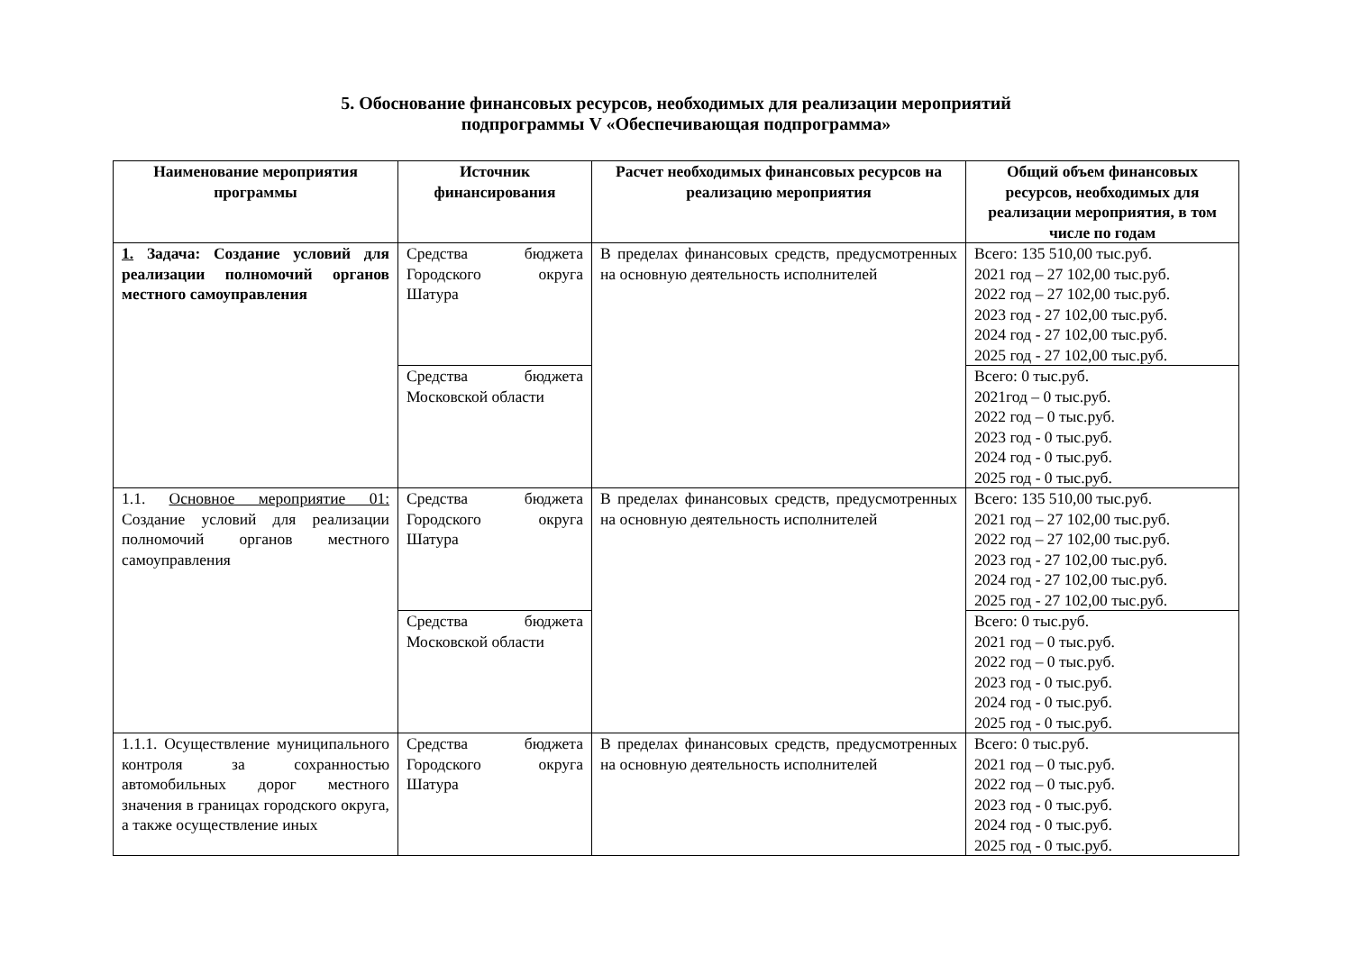5. Обоснование финансовых ресурсов, необходимых для реализации мероприятий
подпрограммы V «Обеспечивающая подпрограмма»
| Наименование мероприятия программы | Источник финансирования | Расчет необходимых финансовых ресурсов на реализацию мероприятия | Общий объем финансовых ресурсов, необходимых для реализации мероприятия, в том числе по годам |
| --- | --- | --- | --- |
| 1. Задача: Создание условий для реализации полномочий органов местного самоуправления | Средства бюджета Городского округа Шатура | В пределах финансовых средств, предусмотренных на основную деятельность исполнителей | Всего: 135 510,00 тыс.руб. 2021 год – 27 102,00 тыс.руб. 2022 год – 27 102,00 тыс.руб. 2023 год - 27 102,00 тыс.руб. 2024 год - 27 102,00 тыс.руб. 2025 год - 27 102,00 тыс.руб. |
| | Средства бюджета Московской области | | Всего: 0 тыс.руб. 2021год – 0 тыс.руб. 2022 год – 0 тыс.руб. 2023 год - 0 тыс.руб. 2024 год - 0 тыс.руб. 2025 год - 0 тыс.руб. |
| 1.1. Основное мероприятие 01: Создание условий для реализации полномочий органов местного самоуправления | Средства бюджета Городского округа Шатура | В пределах финансовых средств, предусмотренных на основную деятельность исполнителей | Всего: 135 510,00 тыс.руб. 2021 год – 27 102,00 тыс.руб. 2022 год – 27 102,00 тыс.руб. 2023 год - 27 102,00 тыс.руб. 2024 год - 27 102,00 тыс.руб. 2025 год - 27 102,00 тыс.руб. |
| | Средства бюджета Московской области | | Всего: 0 тыс.руб. 2021 год – 0 тыс.руб. 2022 год – 0 тыс.руб. 2023 год - 0 тыс.руб. 2024 год - 0 тыс.руб. 2025 год - 0 тыс.руб. |
| 1.1.1. Осуществление муниципального контроля за сохранностью автомобильных дорог местного значения в границах городского округа, а также осуществление иных | Средства бюджета Городского округа Шатура | В пределах финансовых средств, предусмотренных на основную деятельность исполнителей | Всего: 0 тыс.руб. 2021 год – 0 тыс.руб. 2022 год – 0 тыс.руб. 2023 год - 0 тыс.руб. 2024 год - 0 тыс.руб. 2025 год - 0 тыс.руб. |